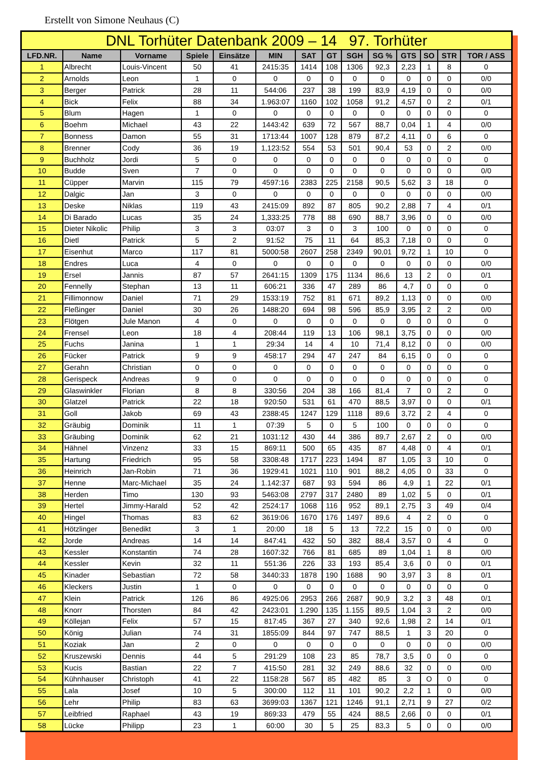Erstellt von Simone Neuhaus (C)
| DNL Torhüter Datenbank 2009 – 14 97. Torhüter | | | | | | | | | | | | | |
| --- | --- | --- | --- | --- | --- | --- | --- | --- | --- | --- | --- | --- | --- |
| LFD.NR. | Name | Vorname | Spiele | Einsätze | MIN | SAT | GT | SGH | SG % | GTS | SO | STR | TOR / ASS |
| 1 | Albrecht | Louis-Vincent | 50 | 41 | 2415:35 | 1414 | 108 | 1306 | 92,3 | 2,23 | 1 | 8 | 0 |
| 2 | Arnolds | Leon | 1 | 0 | 0 | 0 | 0 | 0 | 0 | 0 | 0 | 0 | 0/0 |
| 3 | Berger | Patrick | 28 | 11 | 544:06 | 237 | 38 | 199 | 83,9 | 4,19 | 0 | 0 | 0/0 |
| 4 | Bick | Felix | 88 | 34 | 1.963:07 | 1160 | 102 | 1058 | 91,2 | 4,57 | 0 | 2 | 0/1 |
| 5 | Blum | Hagen | 1 | 0 | 0 | 0 | 0 | 0 | 0 | 0 | 0 | 0 | 0 |
| 6 | Boehm | Michael | 43 | 22 | 1443:42 | 639 | 72 | 567 | 88,7 | 0,04 | 1 | 4 | 0/0 |
| 7 | Bonness | Damon | 55 | 31 | 1713:44 | 1007 | 128 | 879 | 87,2 | 4,11 | 0 | 6 | 0 |
| 8 | Brenner | Cody | 36 | 19 | 1,123:52 | 554 | 53 | 501 | 90,4 | 53 | 0 | 2 | 0/0 |
| 9 | Buchholz | Jordi | 5 | 0 | 0 | 0 | 0 | 0 | 0 | 0 | 0 | 0 | 0 |
| 10 | Budde | Sven | 7 | 0 | 0 | 0 | 0 | 0 | 0 | 0 | 0 | 0 | 0/0 |
| 11 | Cüpper | Marvin | 115 | 79 | 4597:16 | 2383 | 225 | 2158 | 90,5 | 5,62 | 3 | 18 | 0 |
| 12 | Dalgic | Jan | 3 | 0 | 0 | 0 | 0 | 0 | 0 | 0 | 0 | 0 | 0/0 |
| 13 | Deske | Niklas | 119 | 43 | 2415:09 | 892 | 87 | 805 | 90,2 | 2,88 | 7 | 4 | 0/1 |
| 14 | Di Barado | Lucas | 35 | 24 | 1,333:25 | 778 | 88 | 690 | 88,7 | 3,96 | 0 | 0 | 0/0 |
| 15 | Dieter Nikolic | Philip | 3 | 3 | 03:07 | 3 | 0 | 3 | 100 | 0 | 0 | 0 | 0 |
| 16 | Dietl | Patrick | 5 | 2 | 91:52 | 75 | 11 | 64 | 85,3 | 7,18 | 0 | 0 | 0 |
| 17 | Eisenhut | Marco | 117 | 81 | 5000:58 | 2607 | 258 | 2349 | 90,01 | 9,72 | 1 | 10 | 0 |
| 18 | Endres | Luca | 4 | 0 | 0 | 0 | 0 | 0 | 0 | 0 | 0 | 0 | 0/0 |
| 19 | Ersel | Jannis | 87 | 57 | 2641:15 | 1309 | 175 | 1134 | 86,6 | 13 | 2 | 0 | 0/1 |
| 20 | Fennelly | Stephan | 13 | 11 | 606:21 | 336 | 47 | 289 | 86 | 4,7 | 0 | 0 | 0 |
| 21 | Fillimonnow | Daniel | 71 | 29 | 1533:19 | 752 | 81 | 671 | 89,2 | 1,13 | 0 | 0 | 0/0 |
| 22 | Fleßinger | Daniel | 30 | 26 | 1488:20 | 694 | 98 | 596 | 85,9 | 3,95 | 2 | 2 | 0/0 |
| 23 | Flötgen | Jule Manon | 4 | 0 | 0 | 0 | 0 | 0 | 0 | 0 | 0 | 0 | 0 |
| 24 | Frensel | Leon | 18 | 4 | 208:44 | 119 | 13 | 106 | 98,1 | 3,75 | 0 | 0 | 0/0 |
| 25 | Fuchs | Janina | 1 | 1 | 29:34 | 14 | 4 | 10 | 71,4 | 8,12 | 0 | 0 | 0/0 |
| 26 | Fücker | Patrick | 9 | 9 | 458:17 | 294 | 47 | 247 | 84 | 6,15 | 0 | 0 | 0 |
| 27 | Gerahn | Christian | 0 | 0 | 0 | 0 | 0 | 0 | 0 | 0 | 0 | 0 | 0 |
| 28 | Gerispeck | Andreas | 9 | 0 | 0 | 0 | 0 | 0 | 0 | 0 | 0 | 0 | 0 |
| 29 | Glaswinkler | Florian | 8 | 8 | 330:56 | 204 | 38 | 166 | 81,4 | 7 | 0 | 2 | 0 |
| 30 | Glatzel | Patrick | 22 | 18 | 920:50 | 531 | 61 | 470 | 88,5 | 3,97 | 0 | 0 | 0/1 |
| 31 | Goll | Jakob | 69 | 43 | 2388:45 | 1247 | 129 | 1118 | 89,6 | 3,72 | 2 | 4 | 0 |
| 32 | Gräubig | Dominik | 11 | 1 | 07:39 | 5 | 0 | 5 | 100 | 0 | 0 | 0 | 0 |
| 33 | Gräubing | Dominik | 62 | 21 | 1031:12 | 430 | 44 | 386 | 89,7 | 2,67 | 2 | 0 | 0/0 |
| 34 | Hähnel | Vinzenz | 33 | 15 | 869:11 | 500 | 65 | 435 | 87 | 4,48 | 0 | 4 | 0/1 |
| 35 | Hartung | Friedrich | 95 | 58 | 3308:48 | 1717 | 223 | 1494 | 87 | 1,05 | 3 | 10 | 0 |
| 36 | Heinrich | Jan-Robin | 71 | 36 | 1929:41 | 1021 | 110 | 901 | 88,2 | 4,05 | 0 | 33 | 0 |
| 37 | Henne | Marc-Michael | 35 | 24 | 1.142:37 | 687 | 93 | 594 | 86 | 4,9 | 1 | 22 | 0/1 |
| 38 | Herden | Timo | 130 | 93 | 5463:08 | 2797 | 317 | 2480 | 89 | 1,02 | 5 | 0 | 0/1 |
| 39 | Hertel | Jimmy-Harald | 52 | 42 | 2524:17 | 1068 | 116 | 952 | 89,1 | 2,75 | 3 | 49 | 0/4 |
| 40 | Hingel | Thomas | 83 | 62 | 3619:06 | 1670 | 176 | 1497 | 89,6 | 4 | 2 | 0 | 0 |
| 41 | Hötzlinger | Benedikt | 3 | 1 | 20:00 | 18 | 5 | 13 | 72,2 | 15 | 0 | 0 | 0/0 |
| 42 | Jorde | Andreas | 14 | 14 | 847:41 | 432 | 50 | 382 | 88,4 | 3,57 | 0 | 4 | 0 |
| 43 | Kessler | Konstantin | 74 | 28 | 1607:32 | 766 | 81 | 685 | 89 | 1,04 | 1 | 8 | 0/0 |
| 44 | Kessler | Kevin | 32 | 11 | 551:36 | 226 | 33 | 193 | 85,4 | 3,6 | 0 | 0 | 0/1 |
| 45 | Kinader | Sebastian | 72 | 58 | 3440:33 | 1878 | 190 | 1688 | 90 | 3,97 | 3 | 8 | 0/1 |
| 46 | Kleckers | Justin | 1 | 0 | 0 | 0 | 0 | 0 | 0 | 0 | 0 | 0 | 0 |
| 47 | Klein | Patrick | 126 | 86 | 4925:06 | 2953 | 266 | 2687 | 90,9 | 3,2 | 3 | 48 | 0/1 |
| 48 | Knorr | Thorsten | 84 | 42 | 2423:01 | 1.290 | 135 | 1.155 | 89,5 | 1,04 | 3 | 2 | 0/0 |
| 49 | Köllejan | Felix | 57 | 15 | 817:45 | 367 | 27 | 340 | 92,6 | 1,98 | 2 | 14 | 0/1 |
| 50 | König | Julian | 74 | 31 | 1855:09 | 844 | 97 | 747 | 88,5 | 1 | 3 | 20 | 0 |
| 51 | Koziak | Jan | 2 | 0 | 0 | 0 | 0 | 0 | 0 | 0 | 0 | 0 | 0/0 |
| 52 | Kruszewski | Dennis | 44 | 5 | 291:29 | 108 | 23 | 85 | 78,7 | 3,5 | 0 | 0 | 0 |
| 53 | Kucis | Bastian | 22 | 7 | 415:50 | 281 | 32 | 249 | 88,6 | 32 | 0 | 0 | 0/0 |
| 54 | Kühnhauser | Christoph | 41 | 22 | 1158:28 | 567 | 85 | 482 | 85 | 3 | O | 0 | 0 |
| 55 | Lala | Josef | 10 | 5 | 300:00 | 112 | 11 | 101 | 90,2 | 2,2 | 1 | 0 | 0/0 |
| 56 | Lehr | Philip | 83 | 63 | 3699:03 | 1367 | 121 | 1246 | 91,1 | 2,71 | 9 | 27 | 0/2 |
| 57 | Leibfried | Raphael | 43 | 19 | 869:33 | 479 | 55 | 424 | 88,5 | 2,66 | 0 | 0 | 0/1 |
| 58 | Lücke | Philipp | 23 | 1 | 60:00 | 30 | 5 | 25 | 83,3 | 5 | 0 | 0 | 0/0 |